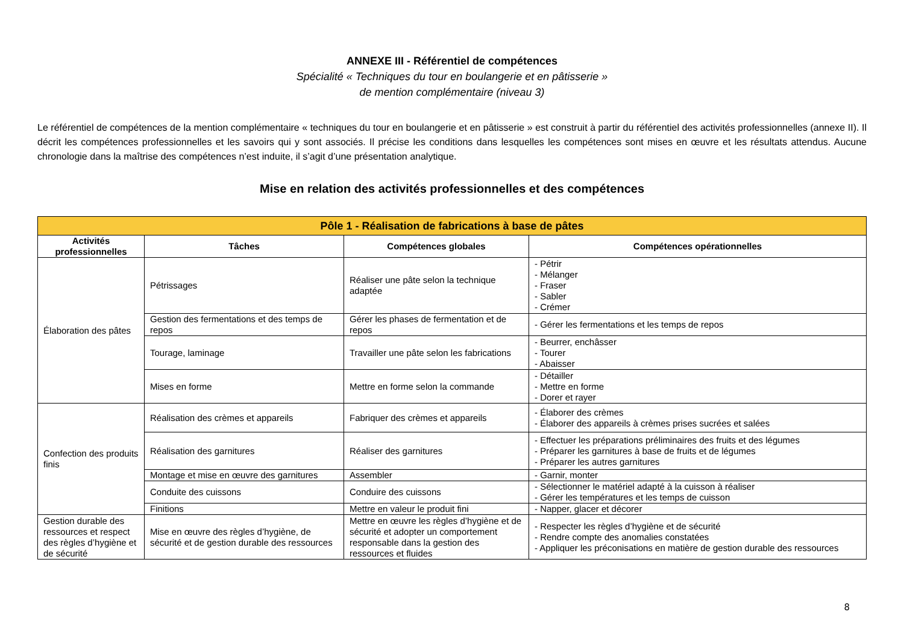ANNEXE III - Référentiel de compétences
Spécialité « Techniques du tour en boulangerie et en pâtisserie »
de mention complémentaire (niveau 3)
Le référentiel de compétences de la mention complémentaire « techniques du tour en boulangerie et en pâtisserie » est construit à partir du référentiel des activités professionnelles (annexe II). Il décrit les compétences professionnelles et les savoirs qui y sont associés. Il précise les conditions dans lesquelles les compétences sont mises en œuvre et les résultats attendus. Aucune chronologie dans la maîtrise des compétences n’est induite, il s’agit d’une présentation analytique.
Mise en relation des activités professionnelles et des compétences
| Pôle 1 - Réalisation de fabrications à base de pâtes | | | |
| --- | --- | --- | --- |
| Activités professionnelles | Tâches | Compétences globales | Compétences opérationnelles |
| Élaboration des pâtes | Pétrissages | Réaliser une pâte selon la technique adaptée | - Pétrir - Mélanger - Fraser - Sabler - Crémer |
| | Gestion des fermentations et des temps de repos | Gérer les phases de fermentation et de repos | - Gérer les fermentations et les temps de repos |
| | Tourage, laminage | Travailler une pâte selon les fabrications | - Beurrer, enchâsser - Tourer - Abaisser |
| | Mises en forme | Mettre en forme selon la commande | - Détailler - Mettre en forme - Dorer et rayer |
| Confection des produits finis | Réalisation des crèmes et appareils | Fabriquer des crèmes et appareils | - Élaborer des crèmes - Élaborer des appareils à crèmes prises sucrées et salées |
| | Réalisation des garnitures | Réaliser des garnitures | - Effectuer les préparations préliminaires des fruits et des légumes - Préparer les garnitures à base de fruits et de légumes - Préparer les autres garnitures |
| | Montage et mise en œuvre des garnitures | Assembler | - Garnir, monter |
| | Conduite des cuissons | Conduire des cuissons | - Sélectionner le matériel adapté à la cuisson à réaliser - Gérer les températures et les temps de cuisson |
| | Finitions | Mettre en valeur le produit fini | - Napper, glacer et décorer |
| Gestion durable des ressources et respect des règles d’hygiène et de sécurité | Mise en œuvre des règles d’hygiène, de sécurité et de gestion durable des ressources | Mettre en œuvre les règles d’hygiène et de sécurité et adopter un comportement responsable dans la gestion des ressources et fluides | - Respecter les règles d’hygiène et de sécurité - Rendre compte des anomalies constatées - Appliquer les préconisations en matière de gestion durable des ressources |
8